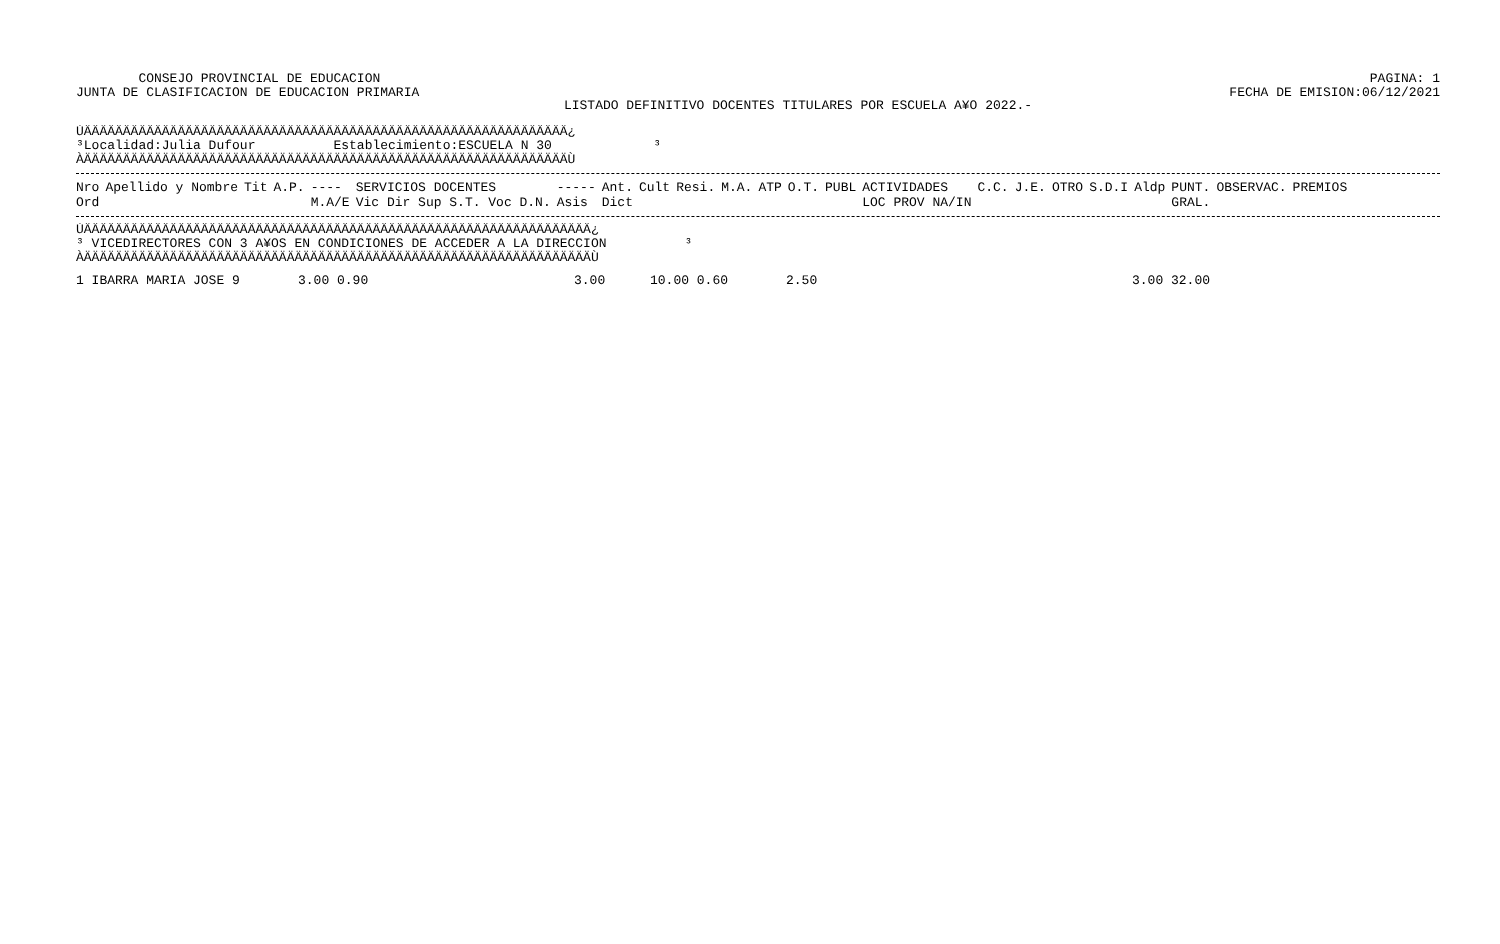CONSEJO PROVINCIAL DE EDUCACION
JUNTA DE CLASIFICACION DE EDUCACION PRIMARIA
PAGINA: 1
FECHA DE EMISION:06/12/2021
LISTADO DEFINITIVO DOCENTES TITULARES POR ESCUELA A¥O 2022.-
ÚÄÄÄÄÄÄÄÄÄÄÄÄÄÄÄÄÄÄÄÄÄÄÄÄÄÄÄÄÄÄÄÄÄÄÄÄÄÄÄÄÄÄÄÄÄÄÄÄÄÄÄÄÄÄÄÄÄÄÄÄÄÄ¿ ³Localidad:Julia Dufour Establecimiento:ESCUELA N 30 ³ ÀÄÄÄÄÄÄÄÄÄÄÄÄÄÄÄÄÄÄÄÄÄÄÄÄÄÄÄÄÄÄÄÄÄÄÄÄÄÄÄÄÄÄÄÄÄÄÄÄÄÄÄÄÄÄÄÄÄÄÄÄÄÄÙ
| Nro Ord | Apellido y Nombre | Tit | A.P. | ---- M.A/E | SERVICIOS DOCENTES Vic Dir Sup S.T. Voc D.N. | ----- Asis | Ant. Dict | Cult | Resi. | M.A. | ATP | O.T. | PUBL | ACTIVIDADES LOC PROV NA/IN | C.C. | J.E. | OTRO | S.D.I | Aldp | PUNT. GRAL. | OBSERVAC. | PREMIOS |
| --- | --- | --- | --- | --- | --- | --- | --- | --- | --- | --- | --- | --- | --- | --- | --- | --- | --- | --- | --- | --- | --- | --- |
ÚÄÄÄÄÄÄÄÄÄÄÄÄÄÄÄÄÄÄÄÄÄÄÄÄÄÄÄÄÄÄÄÄÄÄÄÄÄÄÄÄÄÄÄÄÄÄÄÄÄÄÄÄÄÄÄÄÄÄÄÄÄÄÄÄÄ¿ ³ VICEDIRECTORES CON 3 A¥OS EN CONDICIONES DE ACCEDER A LA DIRECCION ³ ÀÄÄÄÄÄÄÄÄÄÄÄÄÄÄÄÄÄÄÄÄÄÄÄÄÄÄÄÄÄÄÄÄÄÄÄÄÄÄÄÄÄÄÄÄÄÄÄÄÄÄÄÄÄÄÄÄÄÄÄÄÄÄÄÄÄÙ
| 1 IBARRA MARIA JOSE | 9 | 3.00 0.90 | 3.00 | 10.00 0.60 | 2.50 | 3.00 32.00 |